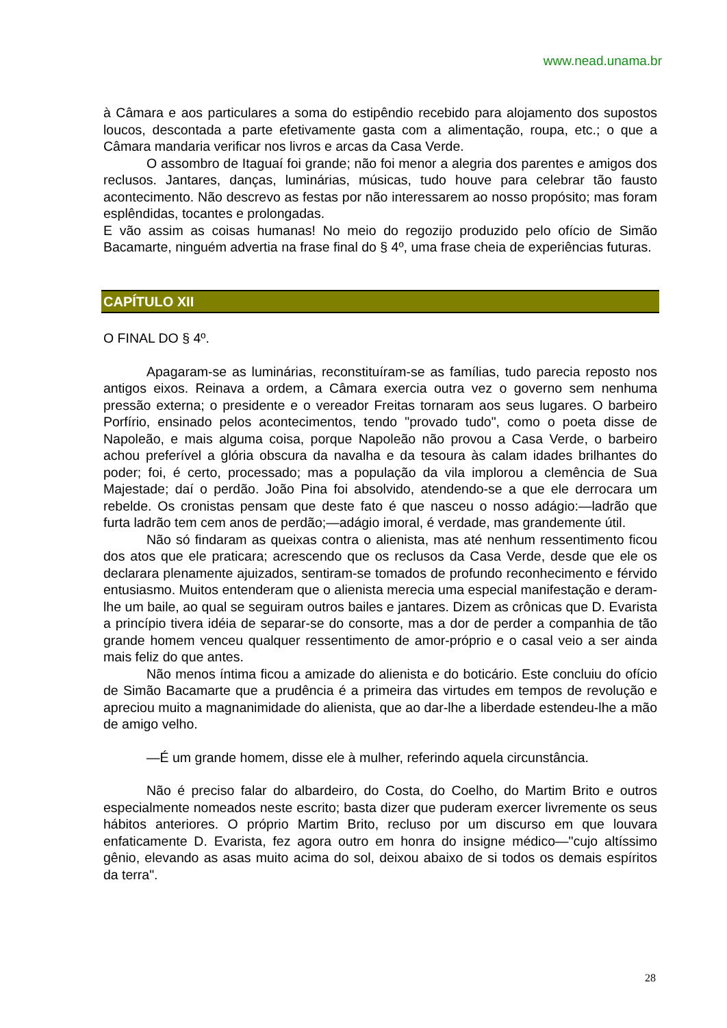www.nead.unama.br
à Câmara e aos particulares a soma do estipêndio recebido para alojamento dos supostos loucos, descontada a parte efetivamente gasta com a alimentação, roupa, etc.; o que a Câmara mandaria verificar nos livros e arcas da Casa Verde.
O assombro de Itaguaí foi grande; não foi menor a alegria dos parentes e amigos dos reclusos. Jantares, danças, luminárias, músicas, tudo houve para celebrar tão fausto acontecimento. Não descrevo as festas por não interessarem ao nosso propósito; mas foram esplêndidas, tocantes e prolongadas.
E vão assim as coisas humanas! No meio do regozijo produzido pelo ofício de Simão Bacamarte, ninguém advertia na frase final do § 4º, uma frase cheia de experiências futuras.
CAPÍTULO XII
O FINAL DO § 4º.
Apagaram-se as luminárias, reconstituíram-se as famílias, tudo parecia reposto nos antigos eixos. Reinava a ordem, a Câmara exercia outra vez o governo sem nenhuma pressão externa; o presidente e o vereador Freitas tornaram aos seus lugares. O barbeiro Porfírio, ensinado pelos acontecimentos, tendo "provado tudo", como o poeta disse de Napoleão, e mais alguma coisa, porque Napoleão não provou a Casa Verde, o barbeiro achou preferível a glória obscura da navalha e da tesoura às calam idades brilhantes do poder; foi, é certo, processado; mas a população da vila implorou a clemência de Sua Majestade; daí o perdão. João Pina foi absolvido, atendendo-se a que ele derrocara um rebelde. Os cronistas pensam que deste fato é que nasceu o nosso adágio:—ladrão que furta ladrão tem cem anos de perdão;—adágio imoral, é verdade, mas grandemente útil.
Não só findaram as queixas contra o alienista, mas até nenhum ressentimento ficou dos atos que ele praticara; acrescendo que os reclusos da Casa Verde, desde que ele os declarara plenamente ajuizados, sentiram-se tomados de profundo reconhecimento e férvido entusiasmo. Muitos entenderam que o alienista merecia uma especial manifestação e deram-lhe um baile, ao qual se seguiram outros bailes e jantares. Dizem as crônicas que D. Evarista a princípio tivera idéia de separar-se do consorte, mas a dor de perder a companhia de tão grande homem venceu qualquer ressentimento de amor-próprio e o casal veio a ser ainda mais feliz do que antes.
Não menos íntima ficou a amizade do alienista e do boticário. Este concluiu do ofício de Simão Bacamarte que a prudência é a primeira das virtudes em tempos de revolução e apreciou muito a magnanimidade do alienista, que ao dar-lhe a liberdade estendeu-lhe a mão de amigo velho.
—É um grande homem, disse ele à mulher, referindo aquela circunstância.
Não é preciso falar do albardeiro, do Costa, do Coelho, do Martim Brito e outros especialmente nomeados neste escrito; basta dizer que puderam exercer livremente os seus hábitos anteriores. O próprio Martim Brito, recluso por um discurso em que louvara enfaticamente D. Evarista, fez agora outro em honra do insigne médico—"cujo altíssimo gênio, elevando as asas muito acima do sol, deixou abaixo de si todos os demais espíritos da terra".
28